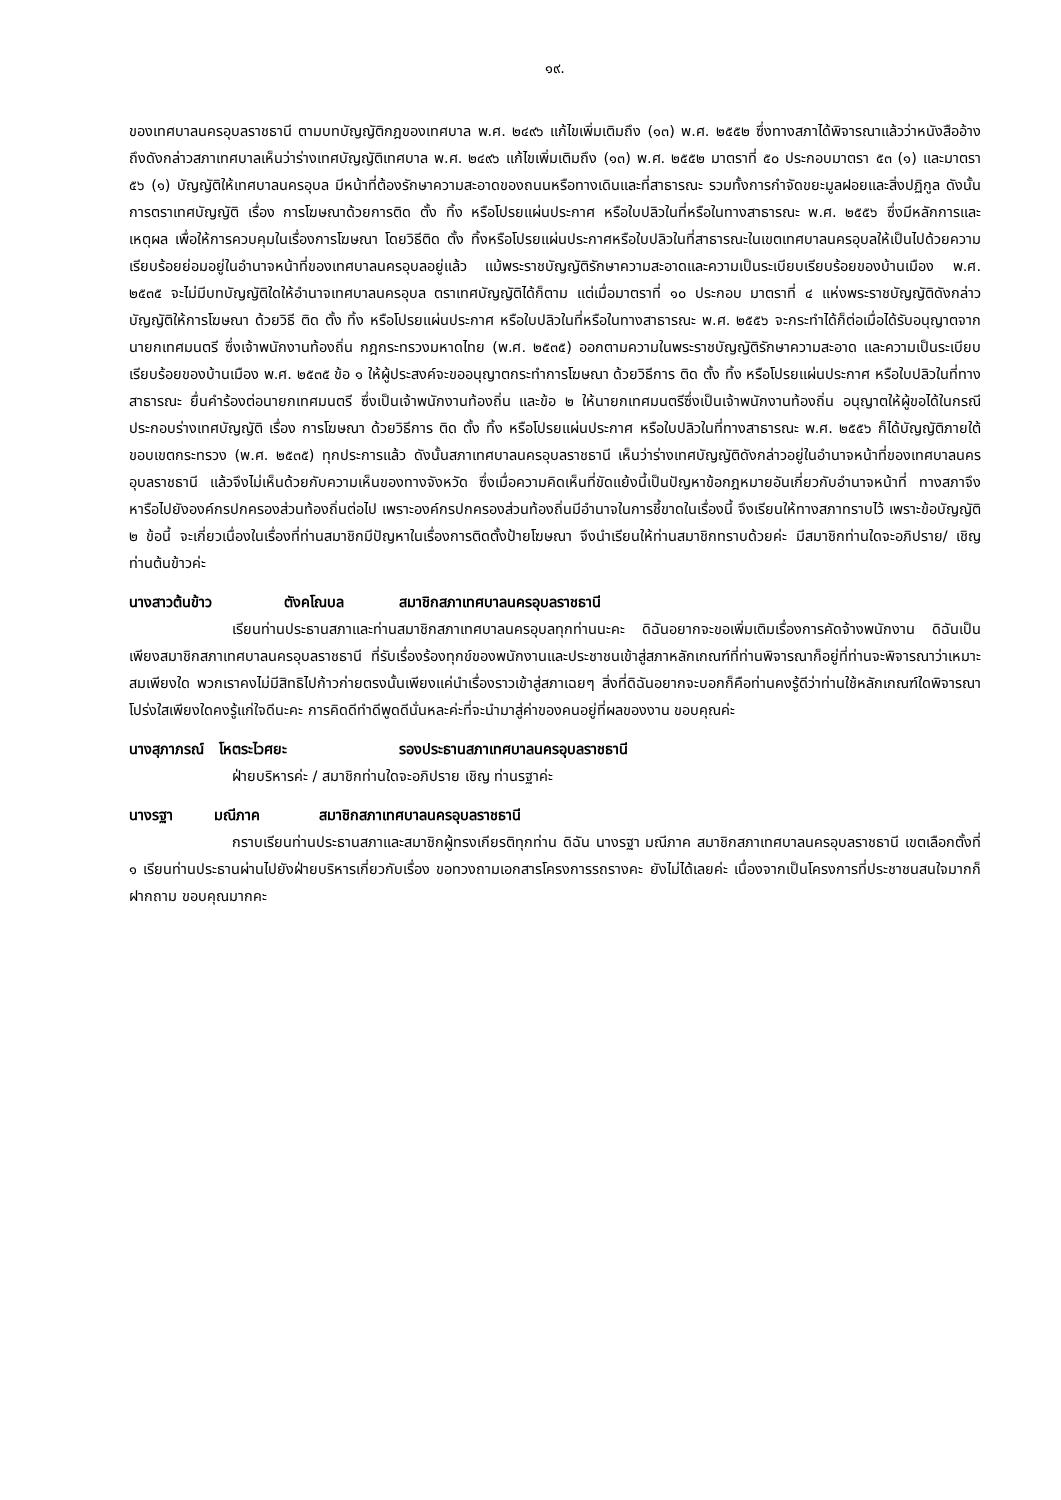๑๙.
ของเทศบาลนครอุบลราชธานี ตามบทบัญญัติกฎของเทศบาล พ.ศ. ๒๔๙๖ แก้ไขเพิ่มเติมถึง (๑๓) พ.ศ. ๒๕๕๒ ซึ่งทางสภาได้พิจารณาแล้วว่าหนังสืออ้างถึงดังกล่าวสภาเทศบาลเห็นว่าร่างเทศบัญญัติเทศบาล พ.ศ. ๒๔๙๖ แก้ไขเพิ่มเติมถึง (๑๓) พ.ศ. ๒๕๕๒ มาตราที่ ๕๐ ประกอบมาตรา ๕๓ (๑) และมาตรา ๕๖ (๑) บัญญัติให้เทศบาลนครอุบล มีหน้าที่ต้องรักษาความสะอาดของถนนหรือทางเดินและที่สาธารณะ รวมทั้งการกำจัดขยะมูลฝอยและสิ่งปฏิกูล ดังนั้นการตราเทศบัญญัติ เรื่อง การโฆษณาด้วยการติด ตั้ง ทิ้ง หรือโปรยแผ่นประกาศ หรือใบปลิวในที่หรือในทางสาธารณะ พ.ศ. ๒๕๕๖ ซึ่งมีหลักการและเหตุผล เพื่อให้การควบคุมในเรื่องการโฆษณา โดยวิธีติด ตั้ง ทิ้งหรือโปรยแผ่นประกาศหรือใบปลิวในที่สาธารณะในเขตเทศบาลนครอุบลให้เป็นไปด้วยความเรียบร้อยย่อมอยู่ในอำนาจหน้าที่ของเทศบาลนครอุบลอยู่แล้ว แม้พระราชบัญญัติรักษาความสะอาดและความเป็นระเบียบเรียบร้อยของบ้านเมือง พ.ศ. ๒๕๓๕ จะไม่มีบทบัญญัติใดให้อำนาจเทศบาลนครอุบล ตราเทศบัญญัติได้ก็ตาม แต่เมื่อมาตราที่ ๑๐ ประกอบ มาตราที่ ๔ แห่งพระราชบัญญัติดังกล่าว บัญญัติให้การโฆษณา ด้วยวิธี ติด ตั้ง ทิ้ง หรือโปรยแผ่นประกาศ หรือใบปลิวในที่หรือในทางสาธารณะ พ.ศ. ๒๕๕๖ จะกระทำได้ก็ต่อเมื่อได้รับอนุญาตจากนายกเทศมนตรี ซึ่งเจ้าพนักงานท้องถิ่น กฎกระทรวงมหาดไทย (พ.ศ. ๒๕๓๕) ออกตามความในพระราชบัญญัติรักษาความสะอาด และความเป็นระเบียบเรียบร้อยของบ้านเมือง พ.ศ. ๒๕๓๕ ข้อ ๑ ให้ผู้ประสงค์จะขออนุญาตกระทำการโฆษณา ด้วยวิธีการ ติด ตั้ง ทิ้ง หรือโปรยแผ่นประกาศ หรือใบปลิวในที่ทางสาธารณะ ยื่นคำร้องต่อนายกเทศมนตรี ซึ่งเป็นเจ้าพนักงานท้องถิ่น และข้อ ๒ ให้นายกเทศมนตรีซึ่งเป็นเจ้าพนักงานท้องถิ่น อนุญาตให้ผู้ขอได้ในกรณี ประกอบร่างเทศบัญญัติ เรื่อง การโฆษณา ด้วยวิธีการ ติด ตั้ง ทิ้ง หรือโปรยแผ่นประกาศ หรือใบปลิวในที่ทางสาธารณะ พ.ศ. ๒๕๕๖ ก็ได้บัญญัติภายใต้ขอบเขตกระทรวง (พ.ศ. ๒๕๓๕) ทุกประการแล้ว ดังนั้นสภาเทศบาลนครอุบลราชธานี เห็นว่าร่างเทศบัญญัติดังกล่าวอยู่ในอำนาจหน้าที่ของเทศบาลนครอุบลราชธานี แล้วจึงไม่เห็นด้วยกับความเห็นของทางจังหวัด ซึ่งเมื่อความคิดเห็นที่ขัดแย้งนี้เป็นปัญหาข้อกฎหมายอันเกี่ยวกับอำนาจหน้าที่ ทางสภาจึงหารือไปยังองค์กรปกครองส่วนท้องถิ่นต่อไป เพราะองค์กรปกครองส่วนท้องถิ่นมีอำนาจในการชี้ขาดในเรื่องนี้ จึงเรียนให้ทางสภาทราบไว้ เพราะข้อบัญญัติ ๒ ข้อนี้ จะเกี่ยวเนื่องในเรื่องที่ท่านสมาชิกมีปัญหาในเรื่องการติดตั้งป้ายโฆษณา จึงนำเรียนให้ท่านสมาชิกทราบด้วยค่ะ มีสมาชิกท่านใดจะอภิปราย/ เชิญท่านต้นข้าวค่ะ
นางสาวต้นข้าว ตังคโณบล สมาชิกสภาเทศบาลนครอุบลราชธานี
เรียนท่านประธานสภาและท่านสมาชิกสภาเทศบาลนครอุบลทุกท่านนะคะ ดิฉันอยากจะขอเพิ่มเติมเรื่องการคัดจ้างพนักงาน ดิฉันเป็นเพียงสมาชิกสภาเทศบาลนครอุบลราชธานี ที่รับเรื่องร้องทุกข์ของพนักงานและประชาชนเข้าสู่สภาหลักเกณฑ์ที่ท่านพิจารณาก็อยู่ที่ท่านจะพิจารณาว่าเหมาะสมเพียงใด พวกเราคงไม่มีสิทธิไปก้าวก่ายตรงนั้นเพียงแค่นำเรื่องราวเข้าสู่สภาเฉยๆ สิ่งที่ดิฉันอยากจะบอกก็คือท่านคงรู้ดีว่าท่านใช้หลักเกณฑ์ใดพิจารณาโปร่งใสเพียงใดคงรู้แก่ใจดีนะคะ การคิดดีทำดีพูดดีนั่นหละค่ะที่จะนำมาสู่ค่าของคนอยู่ที่ผลของงาน ขอบคุณค่ะ
นางสุภาภรณ์ โหตระไวศยะ รองประธานสภาเทศบาลนครอุบลราชธานี
ฝ่ายบริหารค่ะ / สมาชิกท่านใดจะอภิปราย เชิญ ท่านรฐาค่ะ
นางรฐา มณีภาค สมาชิกสภาเทศบาลนครอุบลราชธานี
กราบเรียนท่านประธานสภาและสมาชิกผู้ทรงเกียรติทุกท่าน ดิฉัน นางรฐา มณีภาค สมาชิกสภาเทศบาลนครอุบลราชธานี เขตเลือกตั้งที่ ๑ เรียนท่านประธานผ่านไปยังฝ่ายบริหารเกี่ยวกับเรื่อง ขอทวงถามเอกสารโครงการรถรางคะ ยังไม่ได้เลยค่ะ เนื่องจากเป็นโครงการที่ประชาชนสนใจมากก็ฝากถาม ขอบคุณมากคะ